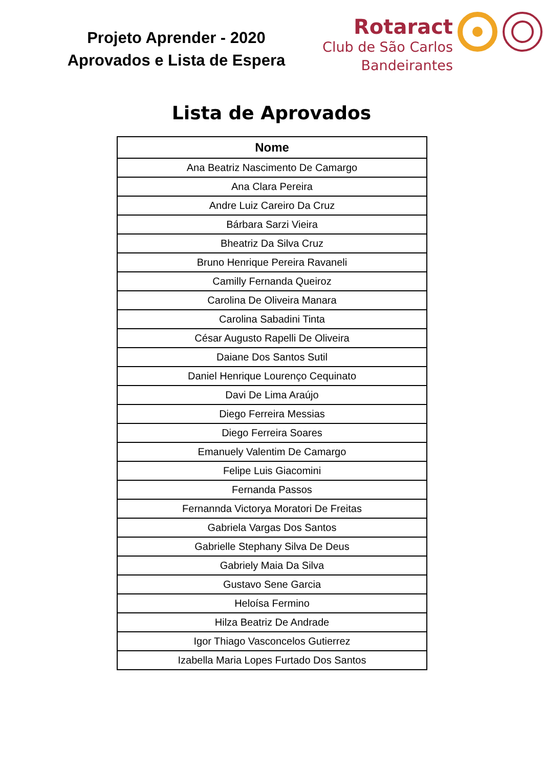Projeto Aprender - 2020
Aprovados e Lista de Espera
Rotaract
Club de São Carlos
Bandeirantes
Lista de Aprovados
| Nome |
| --- |
| Ana Beatriz Nascimento De Camargo |
| Ana Clara Pereira |
| Andre Luiz Careiro Da Cruz |
| Bárbara Sarzi Vieira |
| Bheatriz Da Silva Cruz |
| Bruno Henrique Pereira Ravaneli |
| Camilly Fernanda Queiroz |
| Carolina De Oliveira Manara |
| Carolina Sabadini Tinta |
| César Augusto Rapelli De Oliveira |
| Daiane Dos Santos Sutil |
| Daniel Henrique Lourenço Cequinato |
| Davi De Lima Araújo |
| Diego Ferreira Messias |
| Diego Ferreira Soares |
| Emanuely Valentim De Camargo |
| Felipe Luis Giacomini |
| Fernanda Passos |
| Fernannda Victorya Moratori De Freitas |
| Gabriela Vargas Dos Santos |
| Gabrielle Stephany Silva De Deus |
| Gabriely Maia Da Silva |
| Gustavo Sene Garcia |
| Heloísa Fermino |
| Hilza Beatriz De Andrade |
| Igor Thiago Vasconcelos Gutierrez |
| Izabella Maria Lopes Furtado Dos Santos |